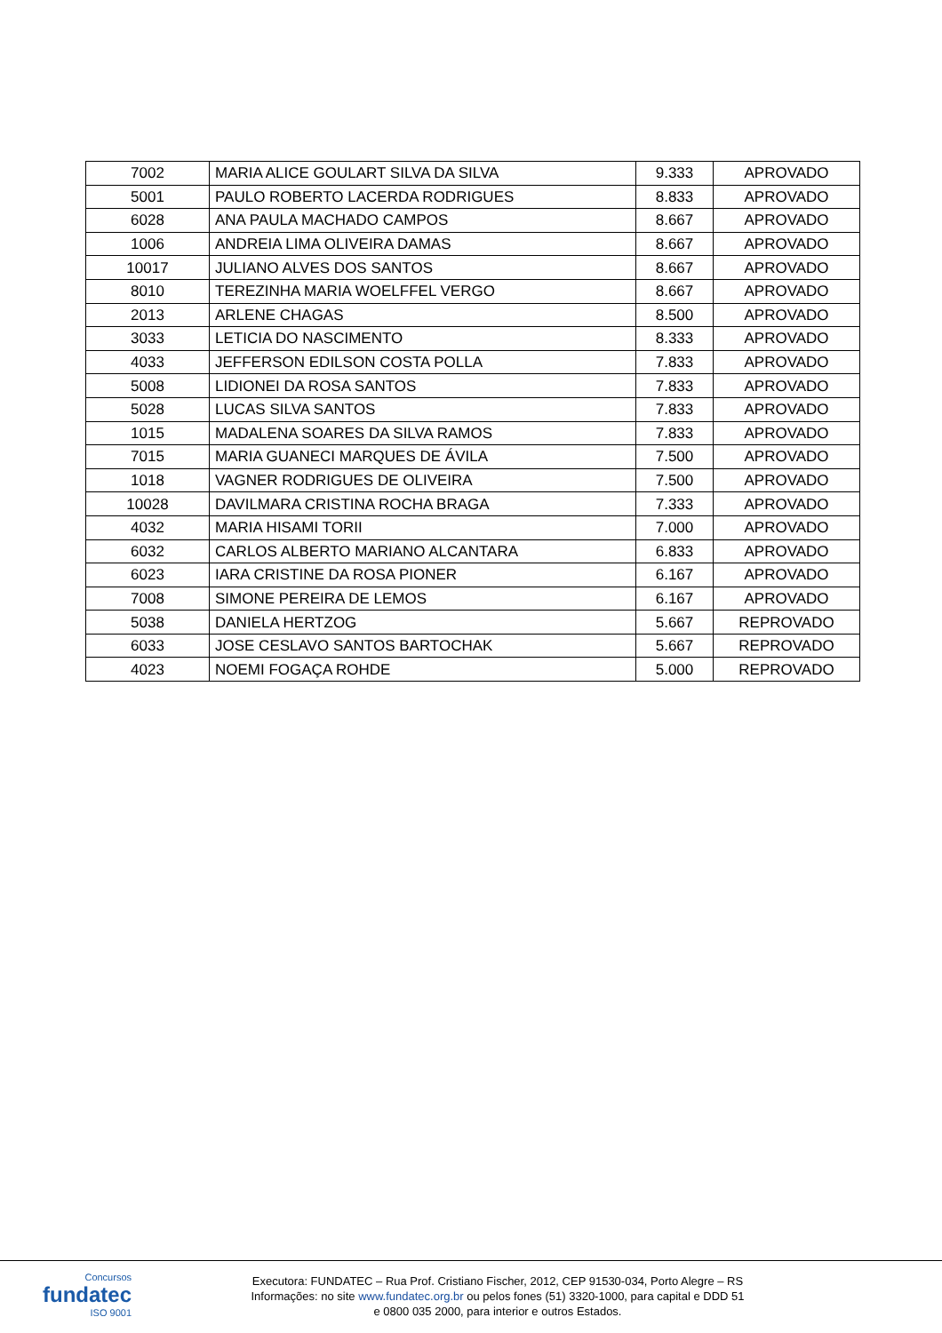| 7002 | MARIA ALICE GOULART SILVA DA SILVA | 9.333 | APROVADO |
| 5001 | PAULO ROBERTO LACERDA RODRIGUES | 8.833 | APROVADO |
| 6028 | ANA PAULA MACHADO CAMPOS | 8.667 | APROVADO |
| 1006 | ANDREIA LIMA OLIVEIRA DAMAS | 8.667 | APROVADO |
| 10017 | JULIANO ALVES DOS SANTOS | 8.667 | APROVADO |
| 8010 | TEREZINHA MARIA WOELFFEL VERGO | 8.667 | APROVADO |
| 2013 | ARLENE CHAGAS | 8.500 | APROVADO |
| 3033 | LETICIA DO NASCIMENTO | 8.333 | APROVADO |
| 4033 | JEFFERSON EDILSON COSTA POLLA | 7.833 | APROVADO |
| 5008 | LIDIONEI DA ROSA SANTOS | 7.833 | APROVADO |
| 5028 | LUCAS SILVA SANTOS | 7.833 | APROVADO |
| 1015 | MADALENA SOARES DA SILVA RAMOS | 7.833 | APROVADO |
| 7015 | MARIA GUANECI MARQUES DE ÁVILA | 7.500 | APROVADO |
| 1018 | VAGNER RODRIGUES DE OLIVEIRA | 7.500 | APROVADO |
| 10028 | DAVILMARA CRISTINA ROCHA BRAGA | 7.333 | APROVADO |
| 4032 | MARIA HISAMI TORII | 7.000 | APROVADO |
| 6032 | CARLOS ALBERTO MARIANO ALCANTARA | 6.833 | APROVADO |
| 6023 | IARA CRISTINE DA ROSA PIONER | 6.167 | APROVADO |
| 7008 | SIMONE PEREIRA DE LEMOS | 6.167 | APROVADO |
| 5038 | DANIELA HERTZOG | 5.667 | REPROVADO |
| 6033 | JOSE CESLAVO SANTOS BARTOCHAK | 5.667 | REPROVADO |
| 4023 | NOEMI FOGAÇA ROHDE | 5.000 | REPROVADO |
Concursos
fundatec
ISO 9001
Executora: FUNDATEC – Rua Prof. Cristiano Fischer, 2012, CEP 91530-034, Porto Alegre – RS
Informações: no site www.fundatec.org.br ou pelos fones (51) 3320-1000, para capital e DDD 51
e 0800 035 2000, para interior e outros Estados.